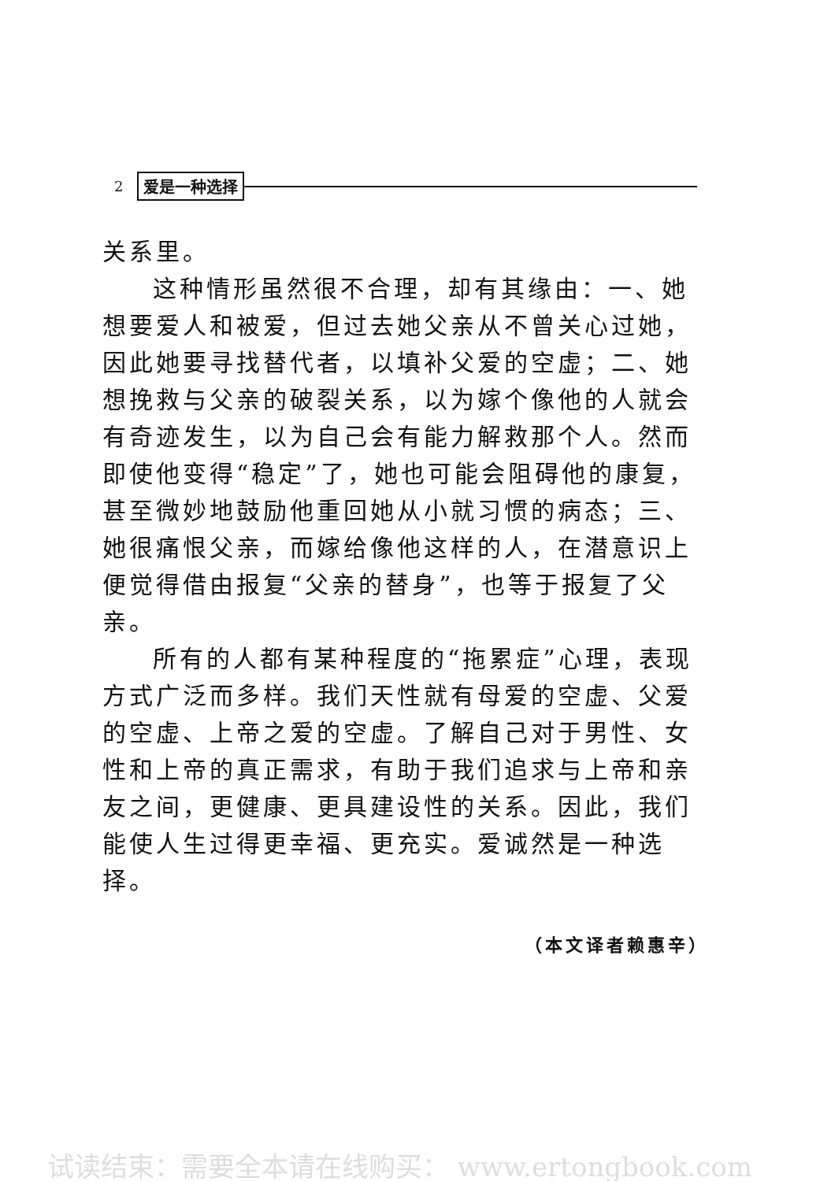2 爱是一种选择
关系里。
这种情形虽然很不合理，却有其缘由：一、她想要爱人和被爱，但过去她父亲从不曾关心过她，因此她要寻找替代者，以填补父爱的空虚；二、她想挽救与父亲的破裂关系，以为嫁个像他的人就会有奇迹发生，以为自己会有能力解救那个人。然而即使他变得“稳定”了，她也可能会阻碍他的康复，甚至微妙地鼓励他重回她从小就习惯的病态；三、她很痛恨父亲，而嫁给像他这样的人，在潜意识上便觉得借由报复“父亲的替身”，也等于报复了父亲。
所有的人都有某种程度的“拖累症”心理，表现方式广泛而多样。我们天性就有母爱的空虚、父爱的空虚、上帝之爱的空虚。了解自己对于男性、女性和上帝的真正需求，有助于我们追求与上帝和亲友之间，更健康、更具建设性的关系。因此，我们能使人生过得更幸福、更充实。爱诚然是一种选择。
（本文译者赖惠辛）
试读结束：需要全本请在线购买： www.ertongbook.com